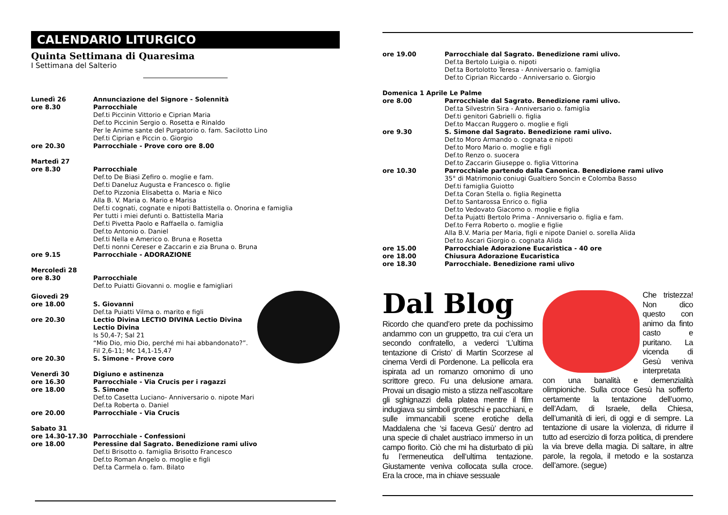CALENDARIO LITURGICO
Quinta Settimana di Quaresima
I Settimana del Salterio
Lunedì 26 Annunciazione del Signore - Solennità
ore 8.30 Parrocchiale
Def.ti Piccinin Vittorio e Ciprian Maria
Def.to Piccinin Sergio o. Rosetta e Rinaldo
Per le Anime sante del Purgatorio o. fam. Sacilotto Lino
Def.ti Ciprian e Piccin o. Giorgio
ore 20.30 Parrocchiale - Prove coro ore 8.00
Martedì 27
ore 8.30 Parrocchiale
Def.to De Biasi Zefiro o. moglie e fam.
Def.ti Daneluz Augusta e Francesco o. figlie
Def.to Pizzonia Elisabetta o. Maria e Nico
Alla B. V. Maria o. Mario e Marisa
Def.ti cognati, cognate e nipoti Battistella o. Onorina e famiglia
Per tutti i miei defunti o. Battistella Maria
Def.ti Pivetta Paolo e Raffaella o. famiglia
Def.to Antonio o. Daniel
Def.ti Nella e Americo o. Bruna e Rosetta
Def.ti nonni Cereser e Zaccarin e zia Bruna o. Bruna
ore 9.15 Parrocchiale - ADORAZIONE
Mercoledì 28
ore 8.30 Parrocchiale
Def.to Puiatti Giovanni o. moglie e famigliari
Giovedì 29
ore 18.00 S. Giovanni
Def.ta Puiatti Vilma o. marito e figli
ore 20.30 Lectio Divina LECTIO DIVINA Lectio Divina Lectio Divina
Is 50,4-7; Sal 21
“Mio Dio, mio Dio, perché mi hai abbandonato?”.
Fil 2,6-11; Mc 14,1-15,47
ore 20.30 S. Simone - Prove coro
Venerdì 30 Digiuno e astinenza
ore 16.30 Parrocchiale - Via Crucis per i ragazzi
ore 18.00 S. Simone
Def.to Casetta Luciano- Anniversario o. nipote Mari
Def.ta Roberta o. Daniel
ore 20.00 Parrocchiale - Via Crucis
Sabato 31
ore 14.30-17.30 Parrocchiale - Confessioni
ore 18.00 Peressine dal Sagrato. Benedizione rami ulivo
Def.ti Brisotto o. famiglia Brisotto Francesco
Def.to Roman Angelo o. moglie e figli
Def.ta Carmela o. fam. Bilato
ore 19.00 Parrocchiale dal Sagrato. Benedizione rami ulivo.
Def.ta Bertolo Luigia o. nipoti
Def.ta Bortolotto Teresa - Anniversario o. famiglia
Def.to Ciprian Riccardo - Anniversario o. Giorgio
Domenica 1 Aprile Le Palme
ore 8.00 Parrocchiale dal Sagrato. Benedizione rami ulivo.
Def.ta Silvestrin Sira - Anniversario o. famiglia
Def.ti genitori Gabrielli o. figlia
Def.to Maccan Ruggero o. moglie e figli
ore 9.30 S. Simone dal Sagrato. Benedizione rami ulivo.
Def.to Moro Armando o. cognata e nipoti
Def.to Moro Mario o. moglie e figli
Def.to Renzo o. suocera
Def.to Zaccarin Giuseppe o. figlia Vittorina
ore 10.30 Parrocchiale partendo dalla Canonica. Benedizione rami ulivo
35° di Matrimonio coniugi Gualtiero Soncin e Colomba Basso
Def.ti famiglia Guiotto
Def.ta Coran Stella o. figlia Reginetta
Def.to Santarossa Enrico o. figlia
Def.to Vedovato Giacomo o. moglie e figlia
Def.ta Pujatti Bertolo Prima - Anniversario o. figlia e fam.
Def.to Ferra Roberto o. moglie e figlie
Alla B.V. Maria per Maria, figli e nipote Daniel o. sorella Alida
Def.to Ascari Giorgio o. cognata Alida
ore 15.00 Parrocchiale Adorazione Eucaristica - 40 ore
ore 18.00 Chiusura Adorazione Eucaristica
ore 18.30 Parrocchiale. Benedizione rami ulivo
Dal Blog
Ricordo che quand’ero prete da pochissimo andammo con un gruppetto, tra cui c’era un secondo confratello, a vederci ‘L’ultima tentazione di Cristo’ di Martin Scorzese al cinema Verdi di Pordenone. La pellicola era ispirata ad un romanzo omonimo di uno scrittore greco. Fu una delusione amara. Provai un disagio misto a stizza nell’ascoltare gli sghignazzi della platea mentre il film indugiava su simboli grotteschi e pacchiani, e sulle immancabili scene erotiche della Maddalena che ‘si faceva Gesù’ dentro ad una specie di chalet austriaco immerso in un campo fiorito. Ciò che mi ha disturbato di più fu l’ermeneutica dell’ultima tentazione. Giustamente veniva collocata sulla croce. Era la croce, ma in chiave sessuale
Che tristezza! Non dico questo con animo da finto casto e puritano. La vicenda di Gesù veniva interpretata con una banalità e demenzialità olimpioniche. Sulla croce Gesù ha sofferto certamente la tentazione dell’uomo, dell’Adam, di Israele, della Chiesa, dell’umanità di ieri, di oggi e di sempre. La tentazione di usare la violenza, di ridurre il tutto ad esercizio di forza politica, di prendere la via breve della magia. Di saltare, in altre parole, la regola, il metodo e la sostanza dell’amore. (segue)